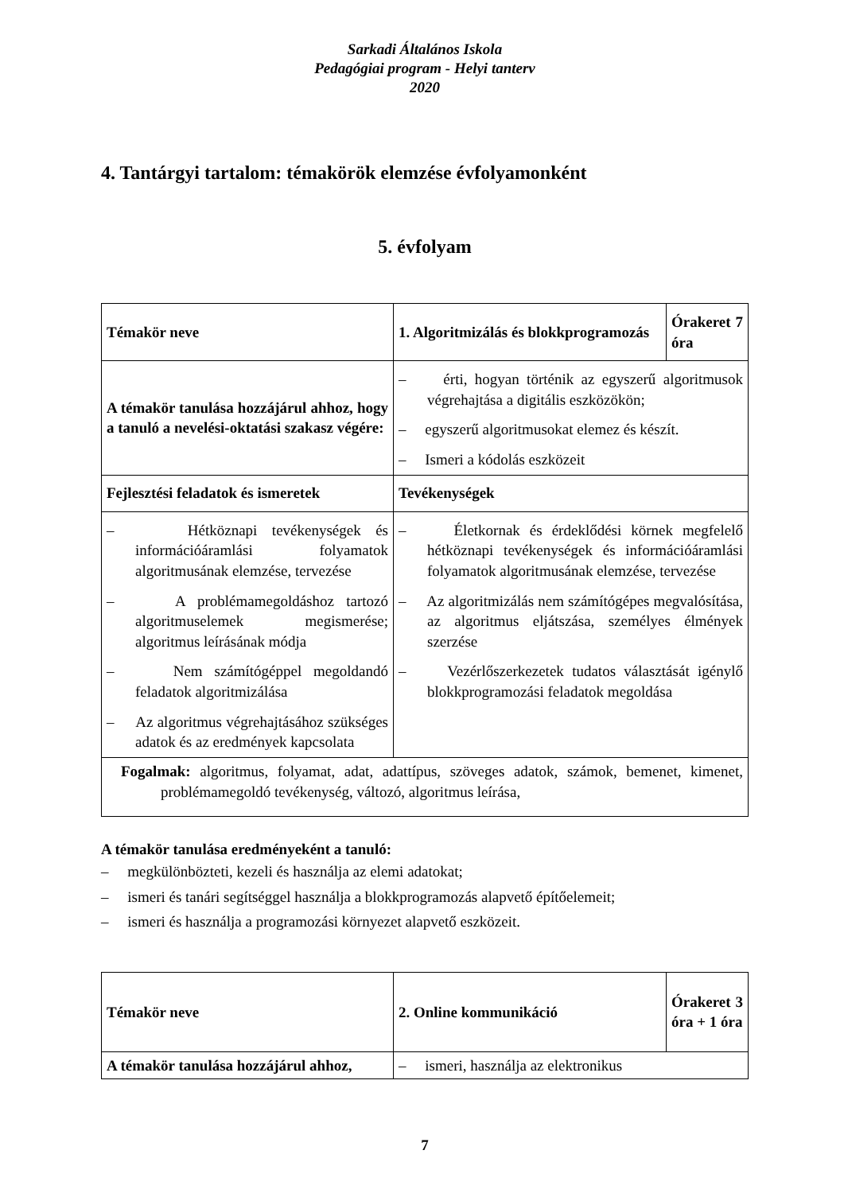Sarkadi Általános Iskola
Pedagógiai program - Helyi tanterv
2020
4. Tantárgyi tartalom: témakörök elemzése évfolyamonként
5. évfolyam
| Témakör neve | 1. Algoritmizálás és blokkprogramozás | Órakeret 7 óra |
| A témakör tanulása hozzájárul ahhoz, hogy a tanuló a nevelési-oktatási szakasz végére: | – érti, hogyan történik az egyszerű algoritmusok végrehajtása a digitális eszközökön; – egyszerű algoritmusokat elemez és készít. – Ismeri a kódolás eszközeit | |
| Fejlesztési feladatok és ismeretek | Tevékenységek | |
| – Hétköznapi tevékenységek és információáramlási folyamatok algoritmusának elemzése, tervezése – A problémamegoldáshoz tartozó algoritmuselemek megismerése; algoritmus leírásának módja – Nem számítógéppel megoldandó feladatok algoritmizálása – Az algoritmus végrehajtásához szükséges adatok és az eredmények kapcsolata | – Életkornak és érdeklődési körnek megfelelő hétköznapi tevékenységek és információáramlási folyamatok algoritmusának elemzése, tervezése – Az algoritmizálás nem számítógépes megvalósítása, az algoritmus eljátszása, személyes élmények szerzése – Vezérlőszerkezetek tudatos választását igénylő blokkprogramozási feladatok megoldása | |
| Fogalmak: algoritmus, folyamat, adat, adattípus, szöveges adatok, számok, bemenet, kimenet, problémamegoldó tevékenység, változó, algoritmus leírása, | | |
A témakör tanulása eredményeként a tanuló:
– megkülönbözteti, kezeli és használja az elemi adatokat;
– ismeri és tanári segítséggel használja a blokkprogramozás alapvető építőelemeit;
– ismeri és használja a programozási környezet alapvető eszközeit.
| Témakör neve | 2. Online kommunikáció | Órakeret 3 óra + 1 óra |
| A témakör tanulása hozzájárul ahhoz, | – ismeri, használja az elektronikus | |
7